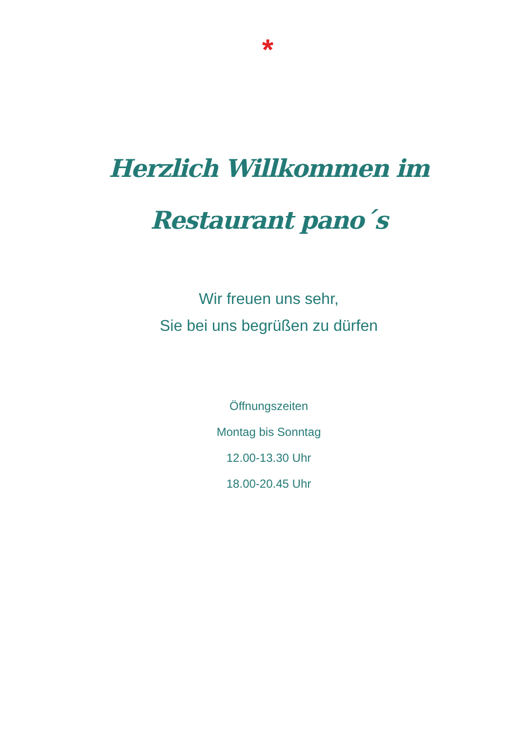*
Herzlich Willkommen im
Restaurant pano´s
Wir freuen uns sehr,
Sie bei uns begrüßen zu dürfen
Öffnungszeiten
Montag bis Sonntag
12.00-13.30 Uhr
18.00-20.45 Uhr